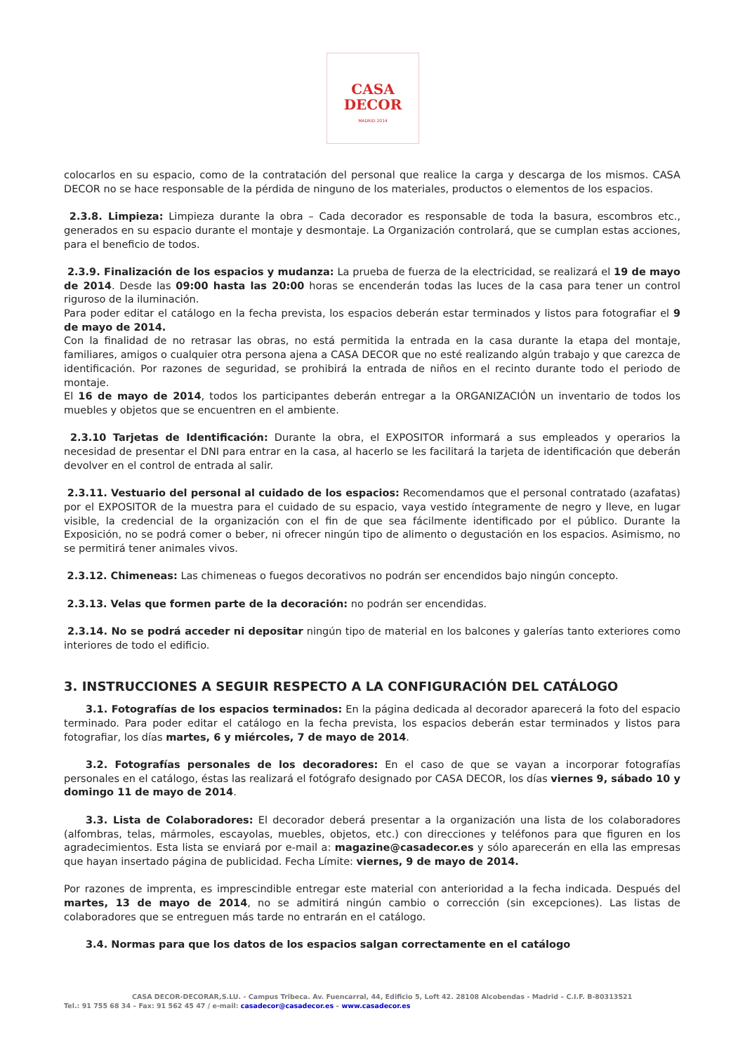CASA
DECOR
MADRID 2014
colocarlos en su espacio, como de la contratación del personal que realice la carga y descarga de los mismos. CASA DECOR no se hace responsable de la pérdida de ninguno de los materiales, productos o elementos de los espacios.
2.3.8. Limpieza: Limpieza durante la obra – Cada decorador es responsable de toda la basura, escombros etc., generados en su espacio durante el montaje y desmontaje. La Organización controlará, que se cumplan estas acciones, para el beneficio de todos.
2.3.9. Finalización de los espacios y mudanza: La prueba de fuerza de la electricidad, se realizará el 19 de mayo de 2014. Desde las 09:00 hasta las 20:00 horas se encenderán todas las luces de la casa para tener un control riguroso de la iluminación.
Para poder editar el catálogo en la fecha prevista, los espacios deberán estar terminados y listos para fotografiar el 9 de mayo de 2014.
Con la finalidad de no retrasar las obras, no está permitida la entrada en la casa durante la etapa del montaje, familiares, amigos o cualquier otra persona ajena a CASA DECOR que no esté realizando algún trabajo y que carezca de identificación. Por razones de seguridad, se prohibirá la entrada de niños en el recinto durante todo el periodo de montaje.
El 16 de mayo de 2014, todos los participantes deberán entregar a la ORGANIZACIÓN un inventario de todos los muebles y objetos que se encuentren en el ambiente.
2.3.10 Tarjetas de Identificación: Durante la obra, el EXPOSITOR informará a sus empleados y operarios la necesidad de presentar el DNI para entrar en la casa, al hacerlo se les facilitará la tarjeta de identificación que deberán devolver en el control de entrada al salir.
2.3.11. Vestuario del personal al cuidado de los espacios: Recomendamos que el personal contratado (azafatas) por el EXPOSITOR de la muestra para el cuidado de su espacio, vaya vestido íntegramente de negro y lleve, en lugar visible, la credencial de la organización con el fin de que sea fácilmente identificado por el público. Durante la Exposición, no se podrá comer o beber, ni ofrecer ningún tipo de alimento o degustación en los espacios. Asimismo, no se permitirá tener animales vivos.
2.3.12. Chimeneas: Las chimeneas o fuegos decorativos no podrán ser encendidos bajo ningún concepto.
2.3.13. Velas que formen parte de la decoración: no podrán ser encendidas.
2.3.14. No se podrá acceder ni depositar ningún tipo de material en los balcones y galerías tanto exteriores como interiores de todo el edificio.
3. INSTRUCCIONES A SEGUIR RESPECTO A LA CONFIGURACIÓN DEL CATÁLOGO
3.1. Fotografías de los espacios terminados: En la página dedicada al decorador aparecerá la foto del espacio terminado. Para poder editar el catálogo en la fecha prevista, los espacios deberán estar terminados y listos para fotografiar, los días martes, 6 y miércoles, 7 de mayo de 2014.
3.2. Fotografías personales de los decoradores: En el caso de que se vayan a incorporar fotografías personales en el catálogo, éstas las realizará el fotógrafo designado por CASA DECOR, los días viernes 9, sábado 10 y domingo 11 de mayo de 2014.
3.3. Lista de Colaboradores: El decorador deberá presentar a la organización una lista de los colaboradores (alfombras, telas, mármoles, escayolas, muebles, objetos, etc.) con direcciones y teléfonos para que figuren en los agradecimientos. Esta lista se enviará por e-mail a: magazine@casadecor.es y sólo aparecerán en ella las empresas que hayan insertado página de publicidad. Fecha Límite: viernes, 9 de mayo de 2014.
Por razones de imprenta, es imprescindible entregar este material con anterioridad a la fecha indicada. Después del martes, 13 de mayo de 2014, no se admitirá ningún cambio o corrección (sin excepciones). Las listas de colaboradores que se entreguen más tarde no entrarán en el catálogo.
3.4. Normas para que los datos de los espacios salgan correctamente en el catálogo
CASA DECOR-DECORAR,S.LU. - Campus Tribeca. Av. Fuencarral, 44, Edificio 5, Loft 42. 28108 Alcobendas - Madrid – C.I.F. B-80313521
Tel.: 91 755 68 34 – Fax: 91 562 45 47 / e-mail: casadecor@casadecor.es – www.casadecor.es